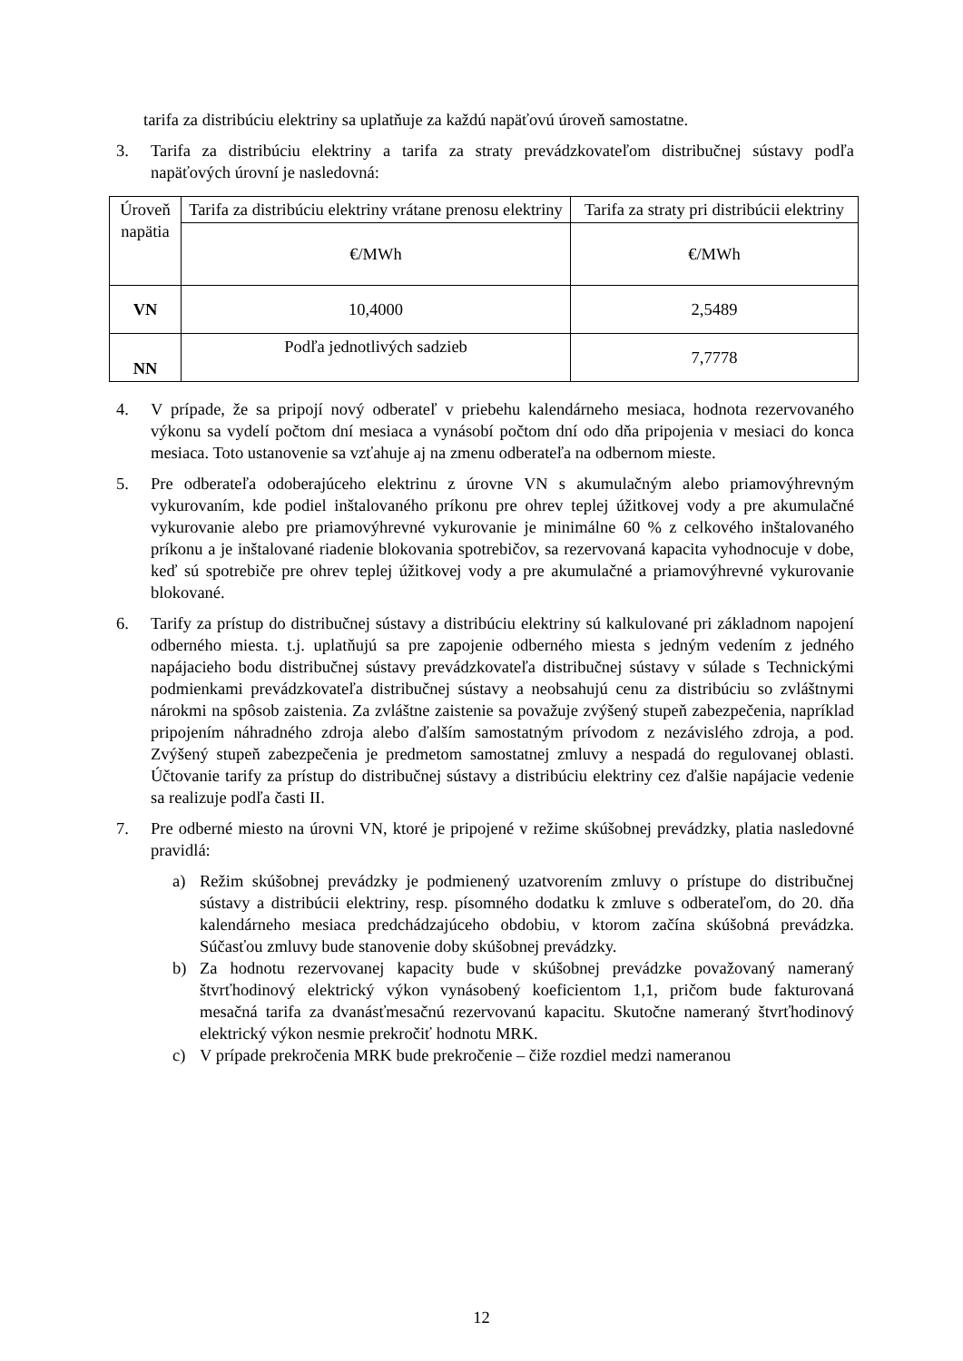tarifa za distribúciu elektriny sa uplatňuje za každú napäťovú úroveň samostatne.
3. Tarifa za distribúciu elektriny a tarifa za straty prevádzkovateľom distribučnej sústavy podľa napäťových úrovní je nasledovná:
| Úroveň napätia | Tarifa za distribúciu elektriny vrátane prenosu elektriny | Tarifa za straty pri distribúcii elektriny |
| | €/MWh | €/MWh |
| VN | 10,4000 | 2,5489 |
| NN | Podľa jednotlivých sadzieb | 7,7778 |
4. V prípade, že sa pripojí nový odberateľ v priebehu kalendárneho mesiaca, hodnota rezervovaného výkonu sa vydelí počtom dní mesiaca a vynásobí počtom dní odo dňa pripojenia v mesiaci do konca mesiaca. Toto ustanovenie sa vzťahuje aj na zmenu odberateľa na odbernom mieste.
5. Pre odberateľa odoberajúceho elektrinu z úrovne VN s akumulačným alebo priamovýhrevným vykurovaním, kde podiel inštalovaného príkonu pre ohrev teplej úžitkovej vody a pre akumulačné vykurovanie alebo pre priamovýhrevné vykurovanie je minimálne 60 % z celkového inštalovaného príkonu a je inštalované riadenie blokovania spotrebičov, sa rezervovaná kapacita vyhodnocuje v dobe, keď sú spotrebiče pre ohrev teplej úžitkovej vody a pre akumulačné a priamovýhrevné vykurovanie blokované.
6. Tarify za prístup do distribučnej sústavy a distribúciu elektriny sú kalkulované pri základnom napojení odberného miesta. t.j. uplatňujú sa pre zapojenie odberného miesta s jedným vedením z jedného napájacieho bodu distribučnej sústavy prevádzkovateľa distribučnej sústavy v súlade s Technickými podmienkami prevádzkovateľa distribučnej sústavy a neobsahujú cenu za distribúciu so zvláštnymi nárokmi na spôsob zaistenia. Za zvláštne zaistenie sa považuje zvýšený stupeň zabezpečenia, napríklad pripojením náhradného zdroja alebo ďalším samostatným prívodom z nezávislého zdroja, a pod. Zvýšený stupeň zabezpečenia je predmetom samostatnej zmluvy a nespadá do regulovanej oblasti. Účtovanie tarify za prístup do distribučnej sústavy a distribúciu elektriny cez ďalšie napájacie vedenie sa realizuje podľa časti II.
7. Pre odberné miesto na úrovni VN, ktoré je pripojené v režime skúšobnej prevádzky, platia nasledovné pravidlá:
a) Režim skúšobnej prevádzky je podmienený uzatvorením zmluvy o prístupe do distribučnej sústavy a distribúcii elektriny, resp. písomného dodatku k zmluve s odberateľom, do 20. dňa kalendárneho mesiaca predchádzajúceho obdobiu, v ktorom začína skúšobná prevádzka. Súčasťou zmluvy bude stanovenie doby skúšobnej prevádzky.
b) Za hodnotu rezervovanej kapacity bude v skúšobnej prevádzke považovaný nameraný štvrťhodinový elektrický výkon vynásobený koeficientom 1,1, pričom bude fakturovaná mesačná tarifa za dvanásťmesačnú rezervovanú kapacitu. Skutočne nameraný štvrťhodinový elektrický výkon nesmie prekročiť hodnotu MRK.
c) V prípade prekročenia MRK bude prekročenie – čiže rozdiel medzi nameranou
12